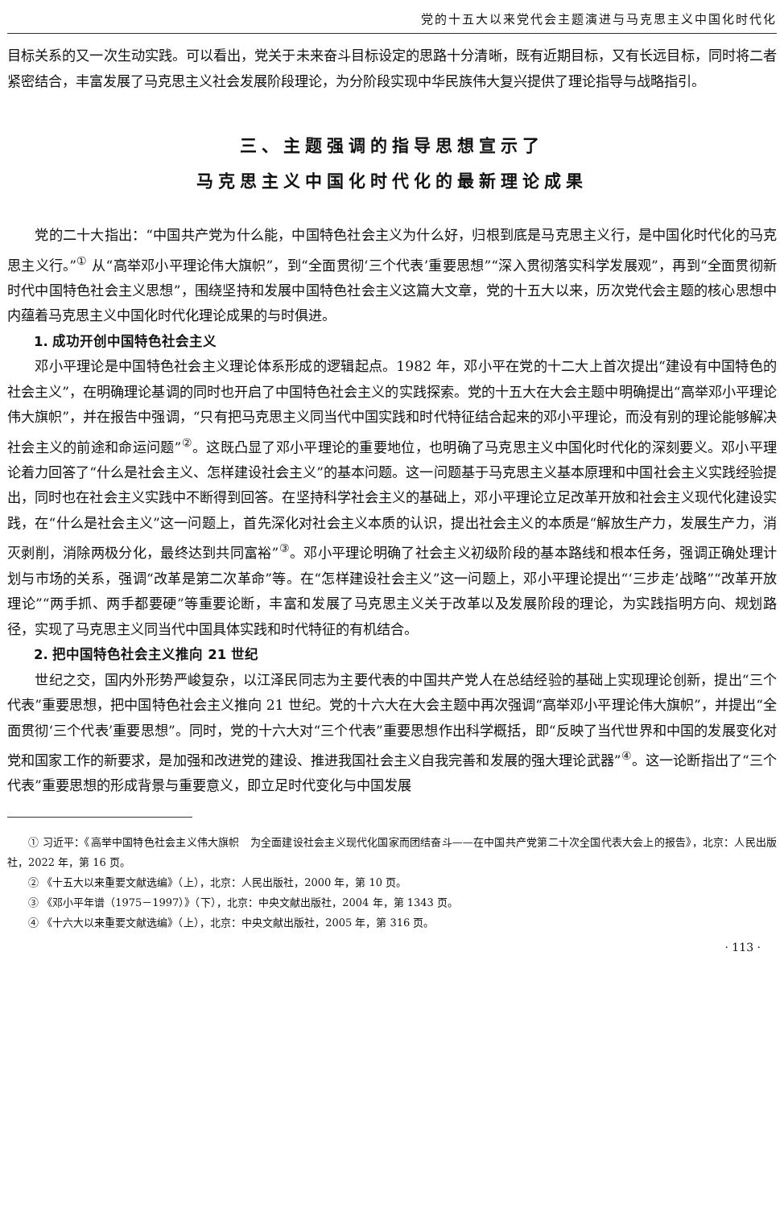党的十五大以来党代会主题演进与马克思主义中国化时代化
目标关系的又一次生动实践。可以看出，党关于未来奋斗目标设定的思路十分清晰，既有近期目标，又有长远目标，同时将二者紧密结合，丰富发展了马克思主义社会发展阶段理论，为分阶段实现中华民族伟大复兴提供了理论指导与战略指引。
三、主题强调的指导思想宣示了
马克思主义中国化时代化的最新理论成果
党的二十大指出：“中国共产党为什么能，中国特色社会主义为什么好，归根到底是马克思主义行，是中国化时代化的马克思主义行。”<sup>①</sup> 从“高举邓小平理论伟大旗帜”，到“全面贯彻‘三个代表’重要思想”“深入贯彻落实科学发展观”，再到“全面贯彻新时代中国特色社会主义思想”，围绕坚持和发展中国特色社会主义这篇大文章，党的十五大以来，历次党代会主题的核心思想中内蕴着马克思主义中国化时代化理论成果的与时俱进。
1. 成功开创中国特色社会主义
邓小平理论是中国特色社会主义理论体系形成的逻辑起点。1982 年，邓小平在党的十二大上首次提出“建设有中国特色的社会主义”，在明确理论基调的同时也开启了中国特色社会主义的实践探索。党的十五大在大会主题中明确提出“高举邓小平理论伟大旗帜”，并在报告中强调，“只有把马克思主义同当代中国实践和时代特征结合起来的邓小平理论，而没有别的理论能够解决社会主义的前途和命运问题”<sup>②</sup>。这既凸显了邓小平理论的重要地位，也明确了马克思主义中国化时代化的深刻要义。邓小平理论着力回答了“什么是社会主义、怎样建设社会主义”的基本问题。这一问题基于马克思主义基本原理和中国社会主义实践经验提出，同时也在社会主义实践中不断得到回答。在坚持科学社会主义的基础上，邓小平理论立足改革开放和社会主义现代化建设实践，在“什么是社会主义”这一问题上，首先深化对社会主义本质的认识，提出社会主义的本质是“解放生产力，发展生产力，消灭剥削，消除两极分化，最终达到共同富裕”<sup>③</sup>。邓小平理论明确了社会主义初级阶段的基本路线和根本任务，强调正确处理计划与市场的关系，强调“改革是第二次革命”等。在“怎样建设社会主义”这一问题上，邓小平理论提出“‘三步走’战略”“改革开放理论”“两手抓、两手都要硬”等重要论断，丰富和发展了马克思主义关于改革以及发展阶段的理论，为实践指明方向、规划路径，实现了马克思主义同当代中国具体实践和时代特征的有机结合。
2. 把中国特色社会主义推向 21 世纪
世纪之交，国内外形势严峻复杂，以江泽民同志为主要代表的中国共产党人在总结经验的基础上实现理论创新，提出“三个代表”重要思想，把中国特色社会主义推向 21 世纪。党的十六大在大会主题中再次强调“高举邓小平理论伟大旗帜”，并提出“全面贯彻‘三个代表’重要思想”。同时，党的十六大对“三个代表”重要思想作出科学概括，即“反映了当代世界和中国的发展变化对党和国家工作的新要求，是加强和改进党的建设、推进我国社会主义自我完善和发展的强大理论武器”<sup>④</sup>。这一论断指出了“三个代表”重要思想的形成背景与重要意义，即立足时代变化与中国发展
① 习近平：《高举中国特色社会主义伟大旗帜　为全面建设社会主义现代化国家而团结奋斗——在中国共产党第二十次全国代表大会上的报告》，北京：人民出版社，2022 年，第 16 页。
② 《十五大以来重要文献选编》（上），北京：人民出版社，2000 年，第 10 页。
③ 《邓小平年谱（1975－1997）》（下），北京：中央文献出版社，2004 年，第 1343 页。
④ 《十六大以来重要文献选编》（上），北京：中央文献出版社，2005 年，第 316 页。
· 113 ·